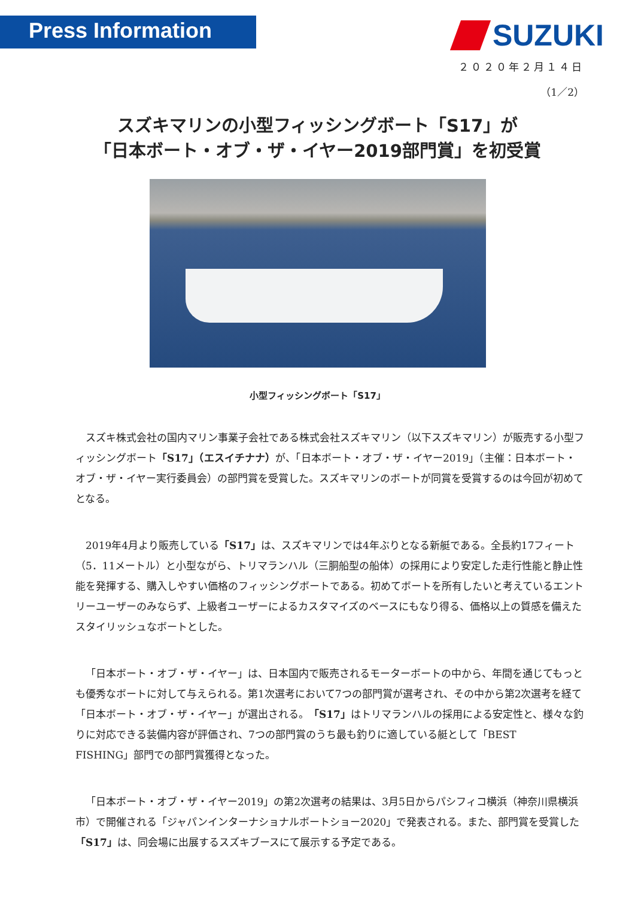Press Information
SUZUKI
２０２０年２月１４日
（1／2）
スズキマリンの小型フィッシングボート「S17」が
「日本ボート・オブ・ザ・イヤー2019部門賞」を初受賞
小型フィッシングボート「S17」
スズキ株式会社の国内マリン事業子会社である株式会社スズキマリン（以下スズキマリン）が販売する小型フィッシングボート「S17」（エスイチナナ）が、「日本ボート・オブ・ザ・イヤー2019」（主催：日本ボート・オブ・ザ・イヤー実行委員会）の部門賞を受賞した。スズキマリンのボートが同賞を受賞するのは今回が初めてとなる。
2019年4月より販売している「S17」は、スズキマリンでは4年ぶりとなる新艇である。全長約17フィート（5．11メートル）と小型ながら、トリマランハル（三胴船型の船体）の採用により安定した走行性能と静止性能を発揮する、購入しやすい価格のフィッシングボートである。初めてボートを所有したいと考えているエントリーユーザーのみならず、上級者ユーザーによるカスタマイズのベースにもなり得る、価格以上の質感を備えたスタイリッシュなボートとした。
「日本ボート・オブ・ザ・イヤー」は、日本国内で販売されるモーターボートの中から、年間を通じてもっとも優秀なボートに対して与えられる。第1次選考において7つの部門賞が選考され、その中から第2次選考を経て「日本ボート・オブ・ザ・イヤー」が選出される。「S17」はトリマランハルの採用による安定性と、様々な釣りに対応できる装備内容が評価され、7つの部門賞のうち最も釣りに適している艇として「BEST　FISHING」部門での部門賞獲得となった。
「日本ボート・オブ・ザ・イヤー2019」の第2次選考の結果は、3月5日からパシフィコ横浜（神奈川県横浜市）で開催される「ジャパンインターナショナルボートショー2020」で発表される。また、部門賞を受賞した「S17」は、同会場に出展するスズキブースにて展示する予定である。